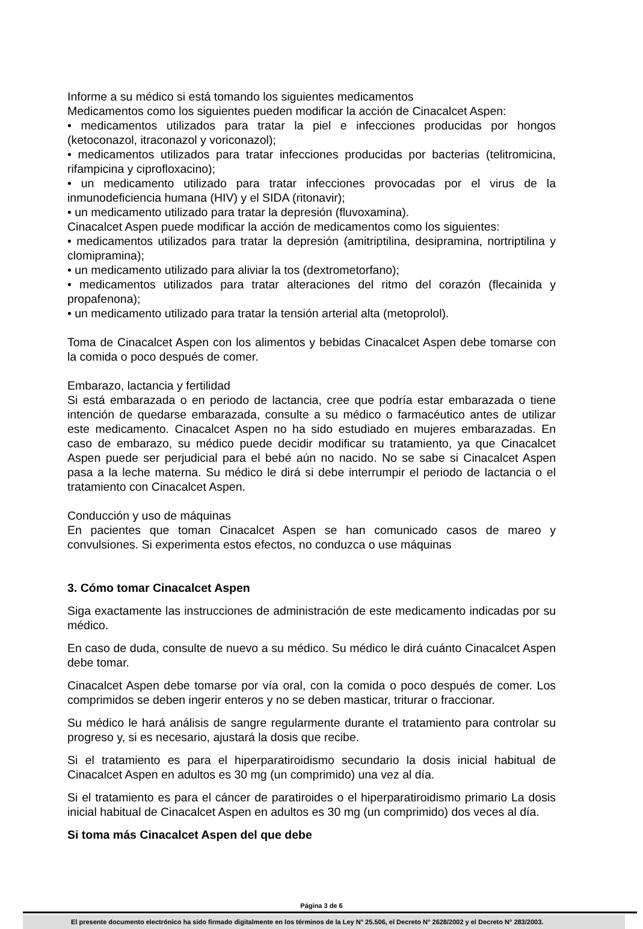Informe a su médico si está tomando los siguientes medicamentos
Medicamentos como los siguientes pueden modificar la acción de Cinacalcet Aspen:
• medicamentos utilizados para tratar la piel e infecciones producidas por hongos (ketoconazol, itraconazol y voriconazol);
• medicamentos utilizados para tratar infecciones producidas por bacterias (telitromicina, rifampicina y ciprofloxacino);
• un medicamento utilizado para tratar infecciones provocadas por el virus de la inmunodeficiencia humana (HIV) y el SIDA (ritonavir);
• un medicamento utilizado para tratar la depresión (fluvoxamina).
Cinacalcet Aspen puede modificar la acción de medicamentos como los siguientes:
• medicamentos utilizados para tratar la depresión (amitriptilina, desipramina, nortriptilina y clomipramina);
• un medicamento utilizado para aliviar la tos (dextrometorfano);
• medicamentos utilizados para tratar alteraciones del ritmo del corazón (flecainida y propafenona);
• un medicamento utilizado para tratar la tensión arterial alta (metoprolol).
Toma de Cinacalcet Aspen con los alimentos y bebidas Cinacalcet Aspen debe tomarse con la comida o poco después de comer.
Embarazo, lactancia y fertilidad
Si está embarazada o en periodo de lactancia, cree que podría estar embarazada o tiene intención de quedarse embarazada, consulte a su médico o farmacéutico antes de utilizar este medicamento. Cinacalcet Aspen no ha sido estudiado en mujeres embarazadas. En caso de embarazo, su médico puede decidir modificar su tratamiento, ya que Cinacalcet Aspen puede ser perjudicial para el bebé aún no nacido. No se sabe si Cinacalcet Aspen pasa a la leche materna. Su médico le dirá si debe interrumpir el periodo de lactancia o el tratamiento con Cinacalcet Aspen.
Conducción y uso de máquinas
En pacientes que toman Cinacalcet Aspen se han comunicado casos de mareo y convulsiones. Si experimenta estos efectos, no conduzca o use máquinas
3. Cómo tomar Cinacalcet Aspen
Siga exactamente las instrucciones de administración de este medicamento indicadas por su médico.
En caso de duda, consulte de nuevo a su médico. Su médico le dirá cuánto Cinacalcet Aspen debe tomar.
Cinacalcet Aspen debe tomarse por vía oral, con la comida o poco después de comer. Los comprimidos se deben ingerir enteros y no se deben masticar, triturar o fraccionar.
Su médico le hará análisis de sangre regularmente durante el tratamiento para controlar su progreso y, si es necesario, ajustará la dosis que recibe.
Si el tratamiento es para el hiperparatiroidismo secundario la dosis inicial habitual de Cinacalcet Aspen en adultos es 30 mg (un comprimido) una vez al día.
Si el tratamiento es para el cáncer de paratiroides o el hiperparatiroidismo primario La dosis inicial habitual de Cinacalcet Aspen en adultos es 30 mg (un comprimido) dos veces al día.
Si toma más Cinacalcet Aspen del que debe
Página 3 de 6
El presente documento electrónico ha sido firmado digitalmente en los términos de la Ley N° 25.506, el Decreto N° 2628/2002 y el Decreto N° 283/2003.